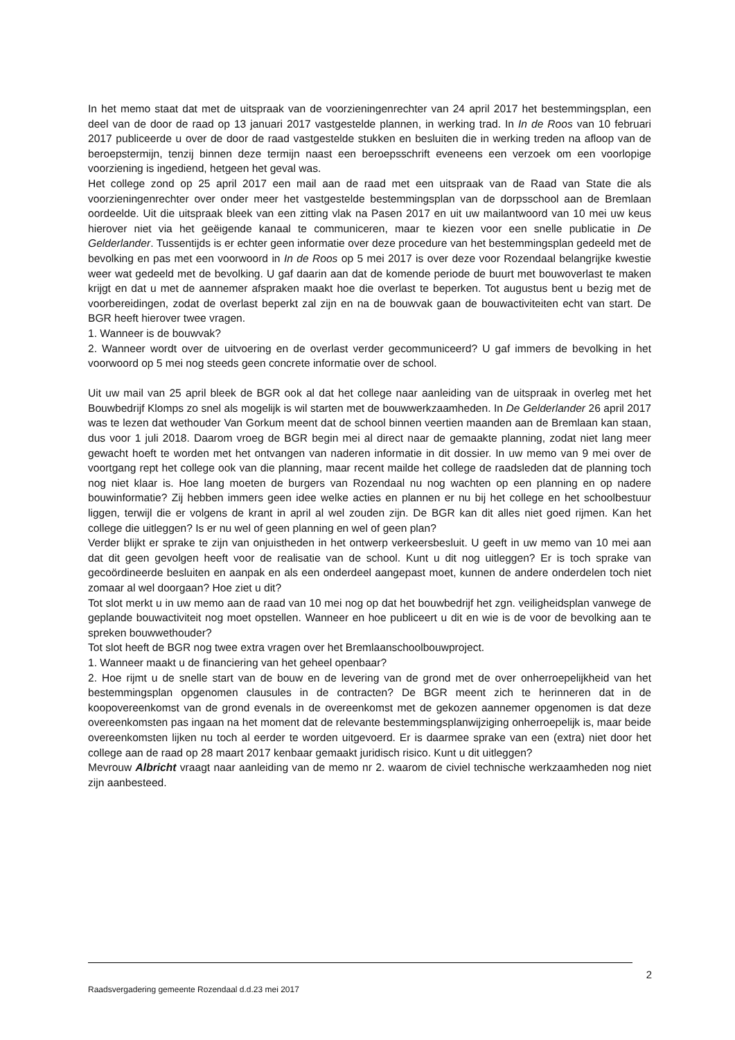In het memo staat dat met de uitspraak van de voorzieningenrechter van 24 april 2017 het bestemmingsplan, een deel van de door de raad op 13 januari 2017 vastgestelde plannen, in werking trad. In In de Roos van 10 februari 2017 publiceerde u over de door de raad vastgestelde stukken en besluiten die in werking treden na afloop van de beroepstermijn, tenzij binnen deze termijn naast een beroepsschrift eveneens een verzoek om een voorlopige voorziening is ingediend, hetgeen het geval was.
Het college zond op 25 april 2017 een mail aan de raad met een uitspraak van de Raad van State die als voorzieningenrechter over onder meer het vastgestelde bestemmingsplan van de dorpsschool aan de Bremlaan oordeelde. Uit die uitspraak bleek van een zitting vlak na Pasen 2017 en uit uw mailantwoord van 10 mei uw keus hierover niet via het geëigende kanaal te communiceren, maar te kiezen voor een snelle publicatie in De Gelderlander. Tussentijds is er echter geen informatie over deze procedure van het bestemmingsplan gedeeld met de bevolking en pas met een voorwoord in In de Roos op 5 mei 2017 is over deze voor Rozendaal belangrijke kwestie weer wat gedeeld met de bevolking. U gaf daarin aan dat de komende periode de buurt met bouwoverlast te maken krijgt en dat u met de aannemer afspraken maakt hoe die overlast te beperken. Tot augustus bent u bezig met de voorbereidingen, zodat de overlast beperkt zal zijn en na de bouwvak gaan de bouwactiviteiten echt van start. De BGR heeft hierover twee vragen.
1. Wanneer is de bouwvak?
2. Wanneer wordt over de uitvoering en de overlast verder gecommuniceerd? U gaf immers de bevolking in het voorwoord op 5 mei nog steeds geen concrete informatie over de school.
Uit uw mail van 25 april bleek de BGR ook al dat het college naar aanleiding van de uitspraak in overleg met het Bouwbedrijf Klomps zo snel als mogelijk is wil starten met de bouwwerkzaamheden. In De Gelderlander 26 april 2017 was te lezen dat wethouder Van Gorkum meent dat de school binnen veertien maanden aan de Bremlaan kan staan, dus voor 1 juli 2018. Daarom vroeg de BGR begin mei al direct naar de gemaakte planning, zodat niet lang meer gewacht hoeft te worden met het ontvangen van naderen informatie in dit dossier. In uw memo van 9 mei over de voortgang rept het college ook van die planning, maar recent mailde het college de raadsleden dat de planning toch nog niet klaar is. Hoe lang moeten de burgers van Rozendaal nu nog wachten op een planning en op nadere bouwinformatie? Zij hebben immers geen idee welke acties en plannen er nu bij het college en het schoolbestuur liggen, terwijl die er volgens de krant in april al wel zouden zijn. De BGR kan dit alles niet goed rijmen. Kan het college die uitleggen? Is er nu wel of geen planning en wel of geen plan?
Verder blijkt er sprake te zijn van onjuistheden in het ontwerp verkeersbesluit. U geeft in uw memo van 10 mei aan dat dit geen gevolgen heeft voor de realisatie van de school. Kunt u dit nog uitleggen? Er is toch sprake van gecoördineerde besluiten en aanpak en als een onderdeel aangepast moet, kunnen de andere onderdelen toch niet zomaar al wel doorgaan? Hoe ziet u dit?
Tot slot merkt u in uw memo aan de raad van 10 mei nog op dat het bouwbedrijf het zgn. veiligheidsplan vanwege de geplande bouwactiviteit nog moet opstellen. Wanneer en hoe publiceert u dit en wie is de voor de bevolking aan te spreken bouwwethouder?
Tot slot heeft de BGR nog twee extra vragen over het Bremlaanschoolbouwproject.
1. Wanneer maakt u de financiering van het geheel openbaar?
2. Hoe rijmt u de snelle start van de bouw en de levering van de grond met de over onherroepelijkheid van het bestemmingsplan opgenomen clausules in de contracten? De BGR meent zich te herinneren dat in de koopovereenkomst van de grond evenals in de overeenkomst met de gekozen aannemer opgenomen is dat deze overeenkomsten pas ingaan na het moment dat de relevante bestemmingsplanwijziging onherroepelijk is, maar beide overeenkomsten lijken nu toch al eerder te worden uitgevoerd. Er is daarmee sprake van een (extra) niet door het college aan de raad op 28 maart 2017 kenbaar gemaakt juridisch risico. Kunt u dit uitleggen?
Mevrouw Albricht vraagt naar aanleiding van de memo nr 2. waarom de civiel technische werkzaamheden nog niet zijn aanbesteed.
2
Raadsvergadering gemeente Rozendaal d.d.23 mei 2017